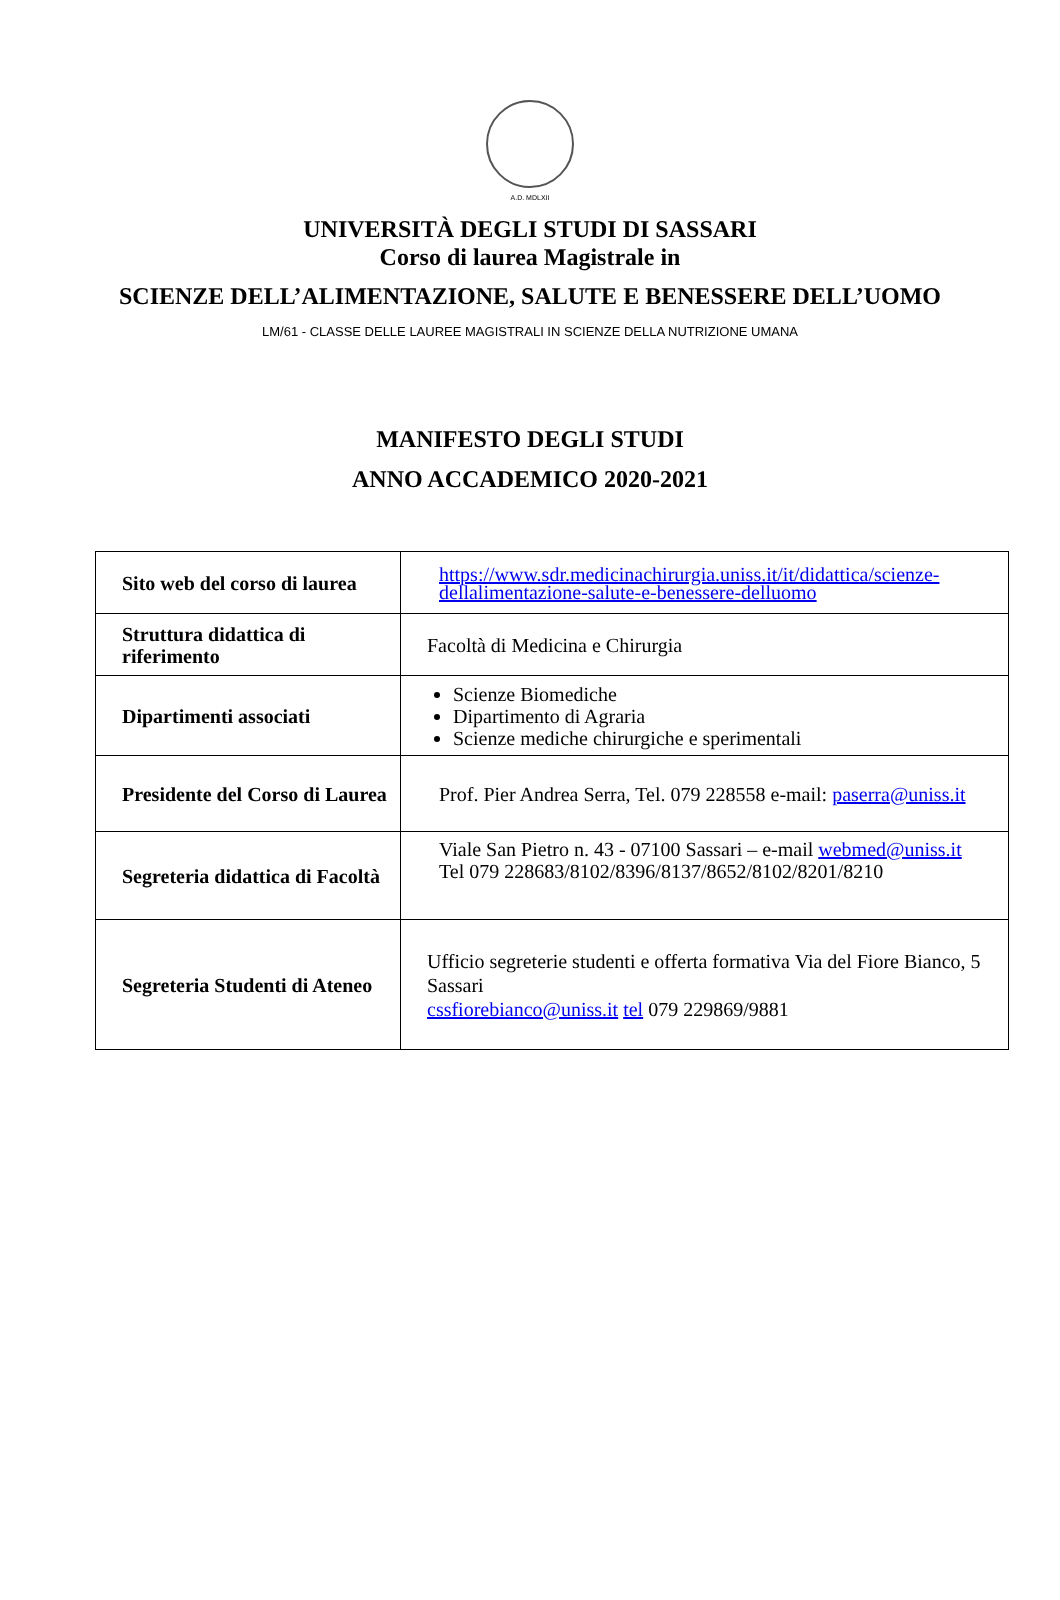A.D. MDLXII
UNIVERSITÀ DEGLI STUDI DI SASSARI
Corso di laurea Magistrale in
SCIENZE DELL’ALIMENTAZIONE, SALUTE E BENESSERE DELL’UOMO
LM/61 - CLASSE DELLE LAUREE MAGISTRALI IN SCIENZE DELLA NUTRIZIONE UMANA
MANIFESTO DEGLI STUDI
ANNO ACCADEMICO 2020-2021
| Sito web del corso di laurea | https://www.sdr.medicinachirurgia.uniss.it/it/didattica/scienze-dellalimentazione-salute-e-benessere-delluomo |
| Struttura didattica di riferimento | Facoltà di Medicina e Chirurgia |
| Dipartimenti associati | Scienze Biomediche Dipartimento di Agraria Scienze mediche chirurgiche e sperimentali |
| Presidente del Corso di Laurea | Prof. Pier Andrea Serra, Tel. 079 228558 e-mail: paserra@uniss.it |
| Segreteria didattica di Facoltà | Viale San Pietro n. 43 - 07100 Sassari – e-mail webmed@uniss.it Tel 079 228683/8102/8396/8137/8652/8102/8201/8210 |
| Segreteria Studenti di Ateneo | Ufficio segreterie studenti e offerta formativa Via del Fiore Bianco, 5 Sassari cssfiorebianco@uniss.it tel 079 229869/9881 |